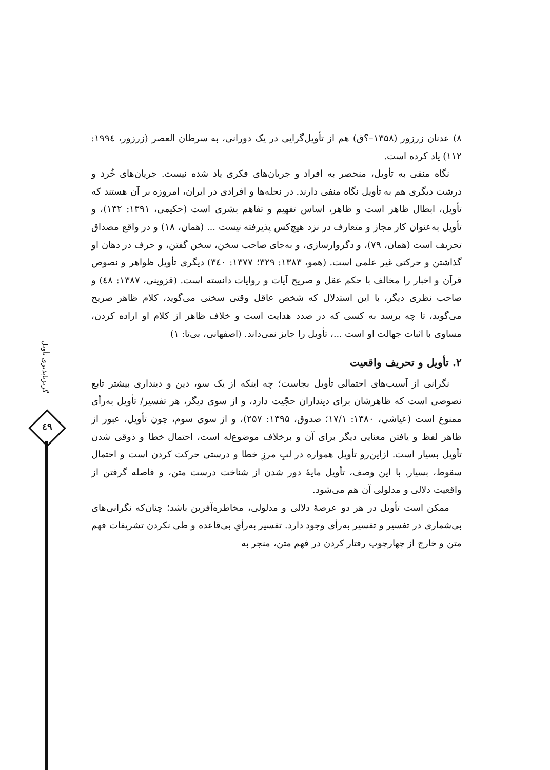۸) عدنان زرزور (۱۳۵۸–؟ق) هم از تأویل‌گرایی در یک دورانی، به سرطان العصر (زرزور، ١٩٩٤: ١١٢) یاد کرده است.
نگاه منفی به تأویل، منحصر به افراد و جریان‌های فکری یاد شده نیست. جریان‌های خُرد و درشت دیگری هم به تأویل نگاه منفی دارند. در نحله‌ها و افرادی در ایران، امروزه بر آن هستند که تأویل، ابطال ظاهر است و ظاهر، اساس تفهیم و تفاهم بشری است (حکیمی، ۱۳۹۱: ۱۳۲)، و تأویل به‌عنوان کار مجاز و متعارف در نزد هیچ‌کس پذیرفته نیست ... (همان، ۱۸) و در واقع مصداق تحریف است (همان، ۷۹)، و دگروارسازی، و به‌جای صاحب سخن، سخن گفتن، و حرف در دهان او گذاشتن و حرکتی غیر علمی است. (همو، ۱۳۸۳: ۳۲۹؛ ۱۳۷۷: ۳٤۰) دیگری تأویل ظواهر و نصوص قرآن و اخبار را مخالف با حکم عقل و صریح آیات و روایات دانسته است. (قزوینی، ۱۳۸۷: ٤۸) و صاحب نظری دیگر، با این استدلال که شخص عاقل وقتی سخنی می‌گوید، کلام ظاهر صریح می‌گوید، تا چه برسد به کسی که در صدد هدایت است و خلاف ظاهر از کلام او اراده کردن، مساوی با اثبات جهالت او است ...، تأویل را جایز نمی‌داند. (اصفهانی، بی‌تا: ۱)
۲. تأویل و تحریف واقعیت
نگرانی از آسیب‌های احتمالی تأویل بجاست؛ چه اینکه از یک سو، دین و دینداری بیشتر تابع نصوصی است که ظاهرشان برای دینداران حجّیت دارد، و از سوی دیگر، هر تفسیر/ تأویل به‌رأی ممنوع است (عیاشی، ۱۳۸۰: ۱۷/۱؛ صدوق، ۱۳۹۵: ۲۵۷)، و از سوی سوم، چون تأویل، عبور از ظاهر لفظ و یافتن معنایی دیگر برای آن و برخلاف موضوع‌له است، احتمال خطا و ذوقی شدن تأویل بسیار است. ازاین‌رو تأویل همواره در لبِ مرزِ خطا و درستی حرکت کردن است و احتمال سقوط، بسیار. با این وصف، تأویل مایهٔ دور شدن از شناخت درست متن، و فاصله گرفتن از واقعیت دلالی و مدلولی آن هم می‌شود.
ممکن است تأویل در هر دو عرصهٔ دلالی و مدلولی، مخاطره‌آفرین باشد؛ چنان‌که نگرانی‌های بی‌شماری در تفسیر و تفسیر به‌رأی وجود دارد. تفسیر به‌رأیِ بی‌قاعده و طی نکردن تشریفات فهم متن و خارج از چهارچوب رفتار کردن در فهم متن، منجر به
گریزناپذیری تأویل
٤٩